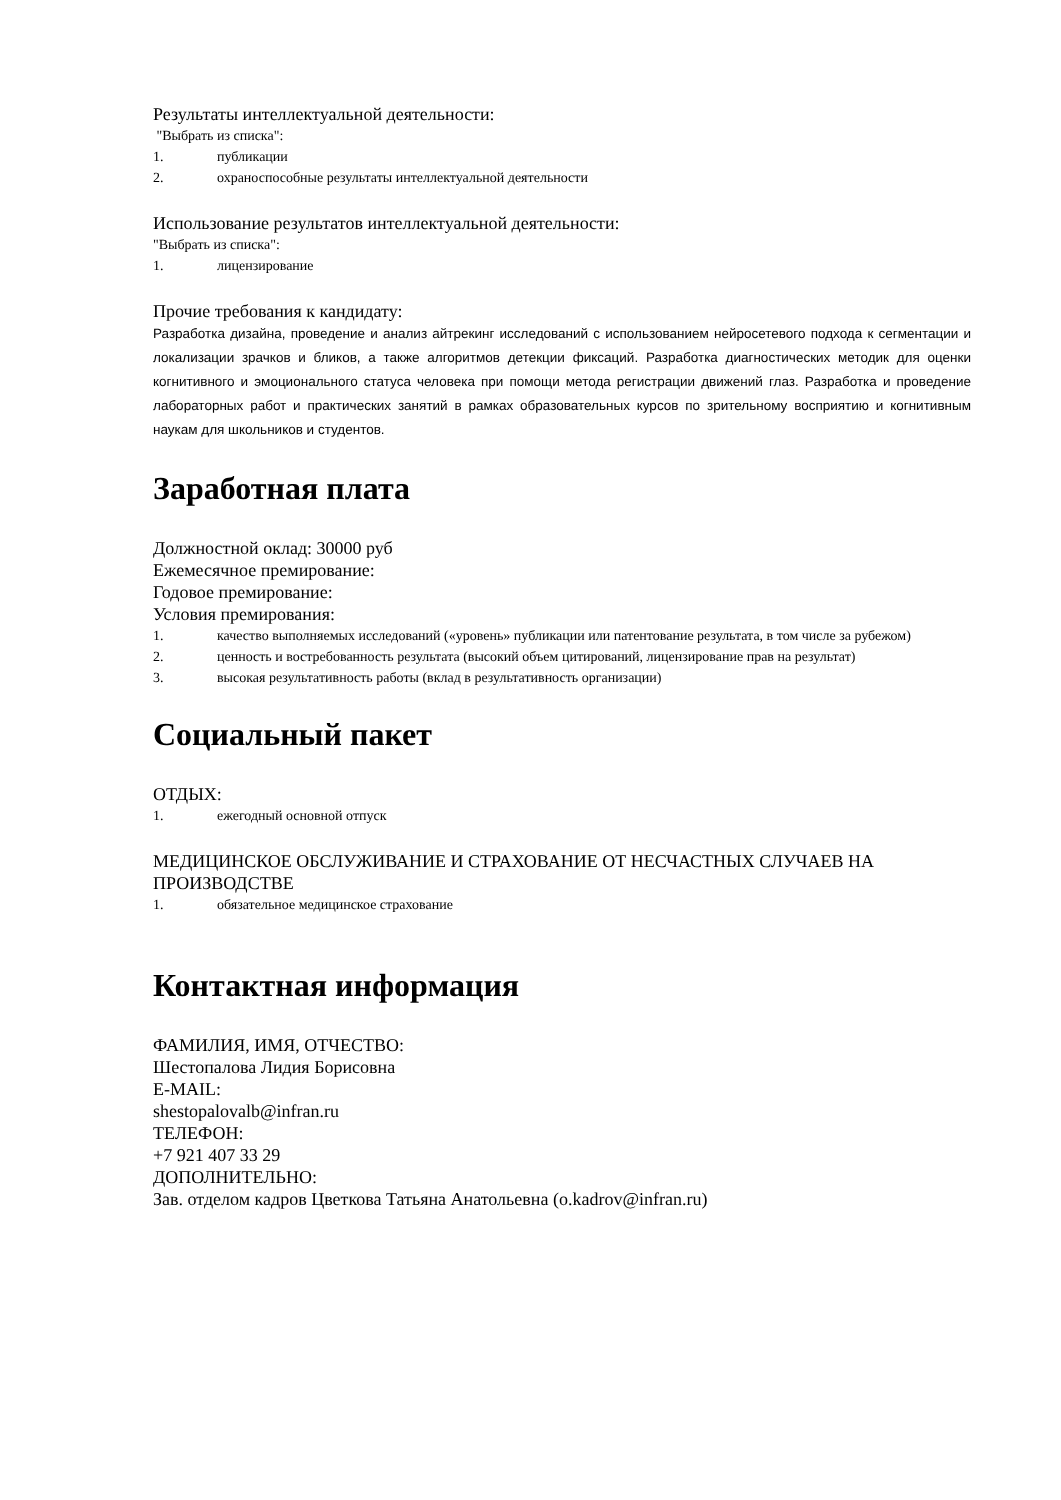Результаты интеллектуальной деятельности:
"Выбрать из списка":
1. публикации
2. охраноспособные результаты интеллектуальной деятельности
Использование результатов интеллектуальной деятельности:
"Выбрать из списка":
1. лицензирование
Прочие требования к кандидату:
Разработка дизайна, проведение и анализ айтрекинг исследований с использованием нейросетевого подхода к сегментации и локализации зрачков и бликов, а также алгоритмов детекции фиксаций. Разработка диагностических методик для оценки когнитивного и эмоционального статуса человека при помощи метода регистрации движений глаз. Разработка и проведение лабораторных работ и практических занятий в рамках образовательных курсов по зрительному восприятию и когнитивным наукам для школьников и студентов.
Заработная плата
Должностной оклад: 30000 руб
Ежемесячное премирование:
Годовое премирование:
Условия премирования:
1. качество выполняемых исследований («уровень» публикации или патентование результата, в том числе за рубежом)
2. ценность и востребованность результата (высокий объем цитирований, лицензирование прав на результат)
3. высокая результативность работы (вклад в результативность организации)
Социальный пакет
ОТДЫХ:
1. ежегодный основной отпуск
МЕДИЦИНСКОЕ ОБСЛУЖИВАНИЕ И СТРАХОВАНИЕ ОТ НЕСЧАСТНЫХ СЛУЧАЕВ НА ПРОИЗВОДСТВЕ
1. обязательное медицинское страхование
Контактная информация
ФАМИЛИЯ, ИМЯ, ОТЧЕСТВО:
Шестопалова Лидия Борисовна
E-MAIL:
shestopalovalb@infran.ru
ТЕЛЕФОН:
+7 921 407 33 29
ДОПОЛНИТЕЛЬНО:
Зав. отделом кадров Цветкова Татьяна Анатольевна (o.kadrov@infran.ru)